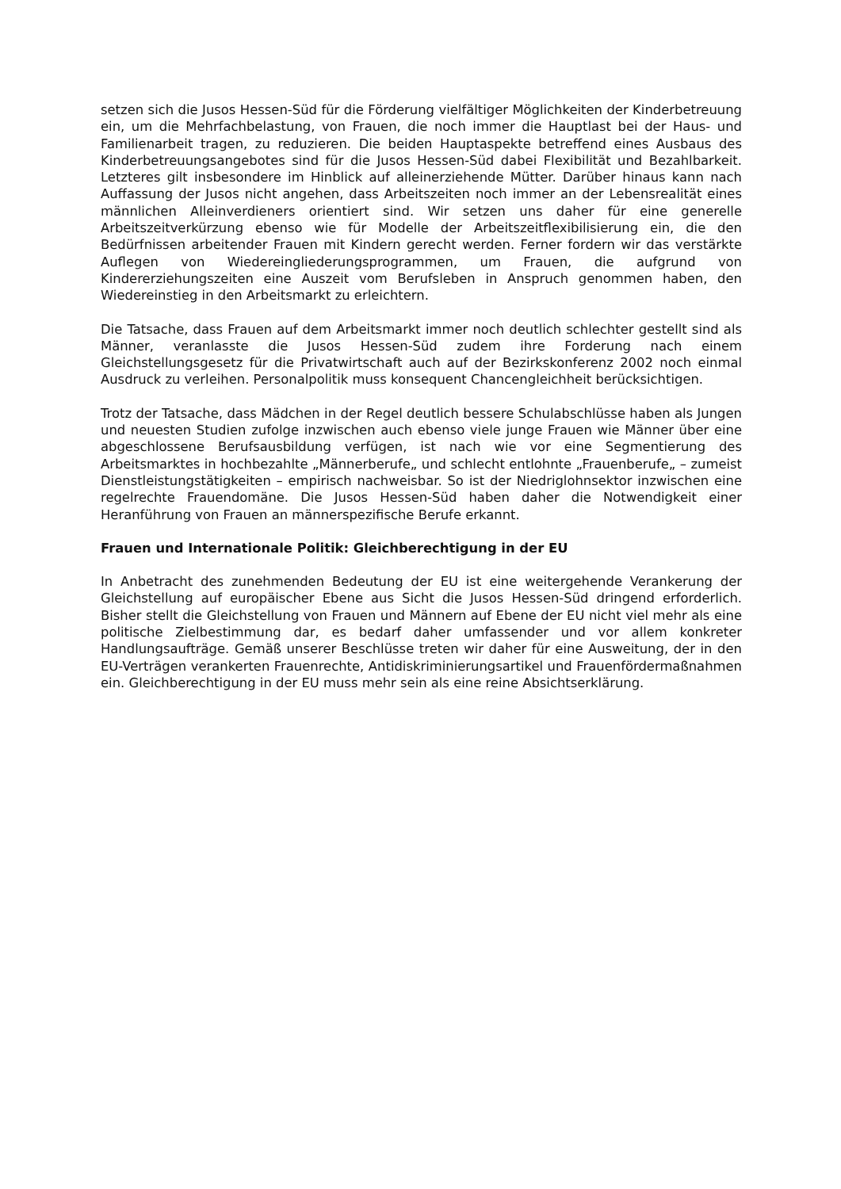setzen sich die Jusos Hessen-Süd für die Förderung vielfältiger Möglichkeiten der Kinderbetreuung ein, um die Mehrfachbelastung, von Frauen, die noch immer die Hauptlast bei der Haus- und Familienarbeit tragen, zu reduzieren. Die beiden Hauptaspekte betreffend eines Ausbaus des Kinderbetreuungsangebotes sind für die Jusos Hessen-Süd dabei Flexibilität und Bezahlbarkeit. Letzteres gilt insbesondere im Hinblick auf alleinerziehende Mütter. Darüber hinaus kann nach Auffassung der Jusos nicht angehen, dass Arbeitszeiten noch immer an der Lebensrealität eines männlichen Alleinverdieners orientiert sind. Wir setzen uns daher für eine generelle Arbeitszeitverkürzung ebenso wie für Modelle der Arbeitszeitflexibilisierung ein, die den Bedürfnissen arbeitender Frauen mit Kindern gerecht werden. Ferner fordern wir das verstärkte Auflegen von Wiedereingliederungsprogrammen, um Frauen, die aufgrund von Kindererziehungszeiten eine Auszeit vom Berufsleben in Anspruch genommen haben, den Wiedereinstieg in den Arbeitsmarkt zu erleichtern.
Die Tatsache, dass Frauen auf dem Arbeitsmarkt immer noch deutlich schlechter gestellt sind als Männer, veranlasste die Jusos Hessen-Süd zudem ihre Forderung nach einem Gleichstellungsgesetz für die Privatwirtschaft auch auf der Bezirkskonferenz 2002 noch einmal Ausdruck zu verleihen. Personalpolitik muss konsequent Chancengleichheit berücksichtigen.
Trotz der Tatsache, dass Mädchen in der Regel deutlich bessere Schulabschlüsse haben als Jungen und neuesten Studien zufolge inzwischen auch ebenso viele junge Frauen wie Männer über eine abgeschlossene Berufsausbildung verfügen, ist nach wie vor eine Segmentierung des Arbeitsmarktes in hochbezahlte „Männerberufe„ und schlecht entlohnte „Frauenberufe„ – zumeist Dienstleistungstätigkeiten – empirisch nachweisbar. So ist der Niedriglohnsektor inzwischen eine regelrechte Frauendomäne. Die Jusos Hessen-Süd haben daher die Notwendigkeit einer Heranführung von Frauen an männerspezifische Berufe erkannt.
Frauen und Internationale Politik: Gleichberechtigung in der EU
In Anbetracht des zunehmenden Bedeutung der EU ist eine weitergehende Verankerung der Gleichstellung auf europäischer Ebene aus Sicht die Jusos Hessen-Süd dringend erforderlich. Bisher stellt die Gleichstellung von Frauen und Männern auf Ebene der EU nicht viel mehr als eine politische Zielbestimmung dar, es bedarf daher umfassender und vor allem konkreter Handlungsaufträge. Gemäß unserer Beschlüsse treten wir daher für eine Ausweitung, der in den EU-Verträgen verankerten Frauenrechte, Antidiskriminierungsartikel und Frauenfördermaßnahmen ein. Gleichberechtigung in der EU muss mehr sein als eine reine Absichtserklärung.